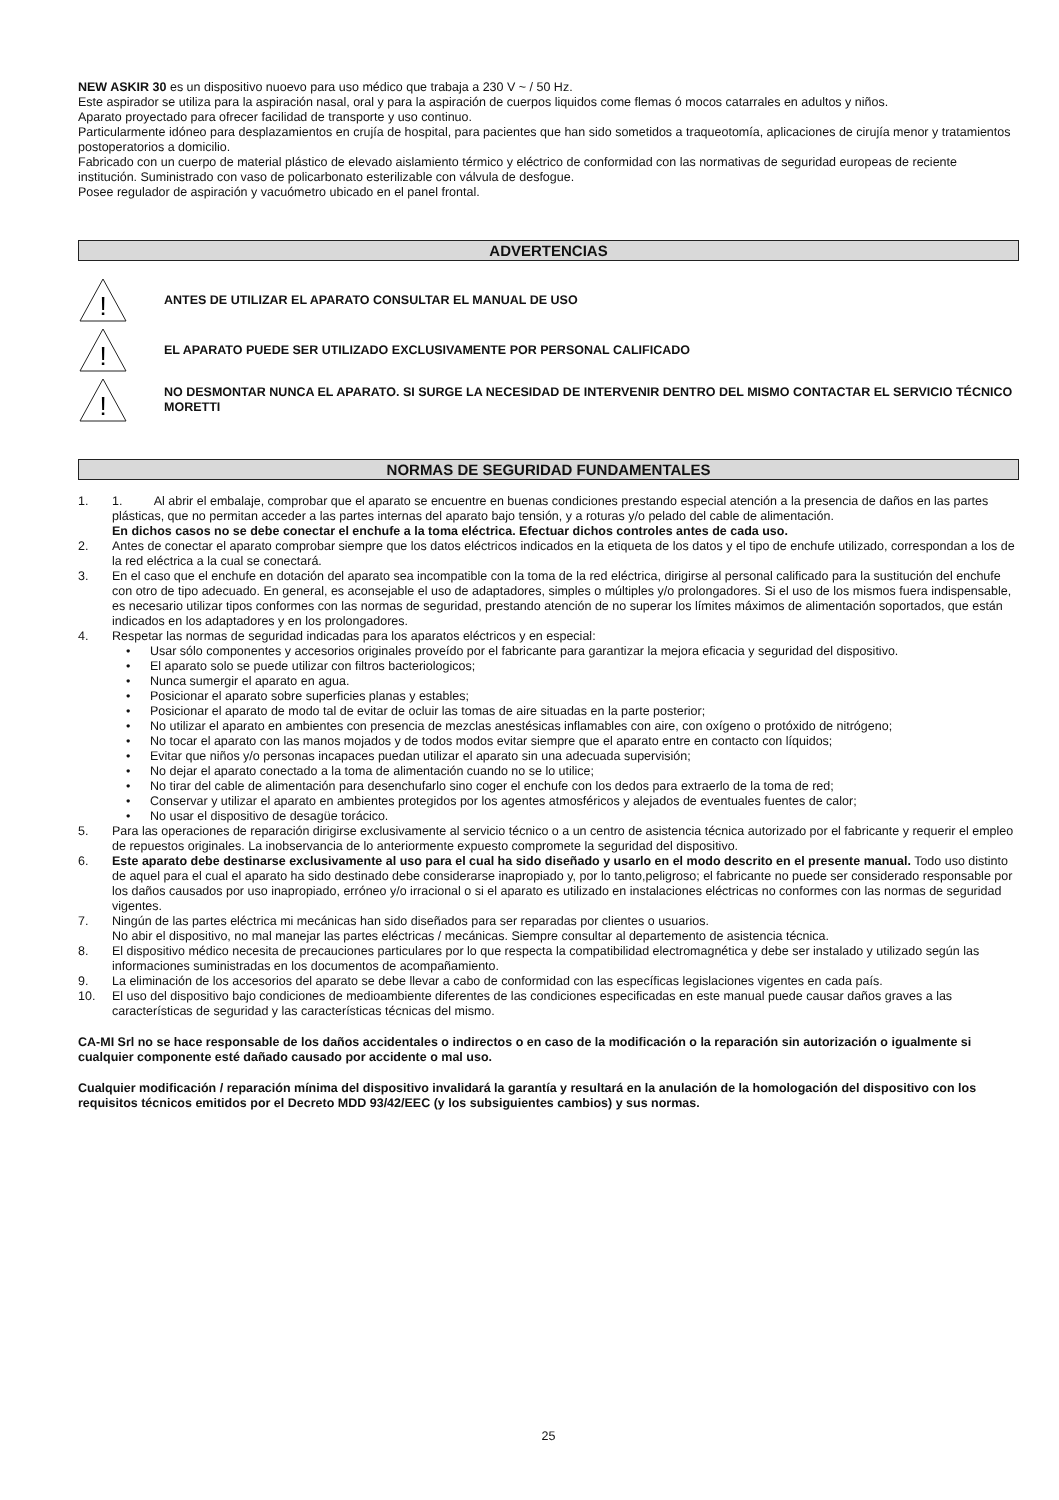NEW ASKIR 30 es un dispositivo nuoevo para uso médico que trabaja a 230 V ~ / 50 Hz.
Este aspirador se utiliza para la aspiración nasal, oral y para la aspiración de cuerpos liquidos come flemas ó mocos catarrales en adultos y niños.
Aparato proyectado para ofrecer facilidad de transporte y uso continuo.
Particularmente idóneo para desplazamientos en crujía de hospital, para pacientes que han sido sometidos a traqueotomía, aplicaciones de cirujía menor y tratamientos postoperatorios a domicilio.
Fabricado con un cuerpo de material plástico de elevado aislamiento térmico y eléctrico de conformidad con las normativas de seguridad europeas de reciente institución. Suministrado con vaso de policarbonato esterilizable con válvula de desfogue.
Posee regulador de aspiración y vacuómetro ubicado en el panel frontal.
ADVERTENCIAS
!
ANTES DE UTILIZAR EL APARATO CONSULTAR EL MANUAL DE USO
!
EL APARATO PUEDE SER UTILIZADO EXCLUSIVAMENTE POR PERSONAL CALIFICADO
!
NO DESMONTAR NUNCA EL APARATO. SI SURGE LA NECESIDAD DE INTERVENIR DENTRO DEL MISMO CONTACTAR EL SERVICIO TÉCNICO MORETTI
NORMAS DE SEGURIDAD FUNDAMENTALES
1. 1. Al abrir el embalaje, comprobar que el aparato se encuentre en buenas condiciones prestando especial atención a la presencia de daños en las partes plásticas, que no permitan acceder a las partes internas del aparato bajo tensión, y a roturas y/o pelado del cable de alimentación.
En dichos casos no se debe conectar el enchufe a la toma eléctrica. Efectuar dichos controles antes de cada uso.
2. Antes de conectar el aparato comprobar siempre que los datos eléctricos indicados en la etiqueta de los datos y el tipo de enchufe utilizado, correspondan a los de la red eléctrica a la cual se conectará.
3. En el caso que el enchufe en dotación del aparato sea incompatible con la toma de la red eléctrica, dirigirse al personal calificado para la sustitución del enchufe con otro de tipo adecuado. En general, es aconsejable el uso de adaptadores, simples o múltiples y/o prolongadores. Si el uso de los mismos fuera indispensable, es necesario utilizar tipos conformes con las normas de seguridad, prestando atención de no superar los límites máximos de alimentación soportados, que están indicados en los adaptadores y en los prolongadores.
4. Respetar las normas de seguridad indicadas para los aparatos eléctricos y en especial:
• Usar sólo componentes y accesorios originales proveído por el fabricante para garantizar la mejora eficacia y seguridad del dispositivo.
• El aparato solo se puede utilizar con filtros bacteriologicos;
• Nunca sumergir el aparato en agua.
• Posicionar el aparato sobre superficies planas y estables;
• Posicionar el aparato de modo tal de evitar de ocluir las tomas de aire situadas en la parte posterior;
• No utilizar el aparato en ambientes con presencia de mezclas anestésicas inflamables con aire, con oxígeno o protóxido de nitrógeno;
• No tocar el aparato con las manos mojados y de todos modos evitar siempre que el aparato entre en contacto con líquidos;
• Evitar que niños y/o personas incapaces puedan utilizar el aparato sin una adecuada supervisión;
• No dejar el aparato conectado a la toma de alimentación cuando no se lo utilice;
• No tirar del cable de alimentación para desenchufarlo sino coger el enchufe con los dedos para extraerlo de la toma de red;
• Conservar y utilizar el aparato en ambientes protegidos por los agentes atmosféricos y alejados de eventuales fuentes de calor;
• No usar el dispositivo de desagüe torácico.
5. Para las operaciones de reparación dirigirse exclusivamente al servicio técnico o a un centro de asistencia técnica autorizado por el fabricante y requerir el empleo de repuestos originales. La inobservancia de lo anteriormente expuesto compromete la seguridad del dispositivo.
6. Este aparato debe destinarse exclusivamente al uso para el cual ha sido diseñado y usarlo en el modo descrito en el presente manual. Todo uso distinto de aquel para el cual el aparato ha sido destinado debe considerarse inapropiado y, por lo tanto,peligroso; el fabricante no puede ser considerado responsable por los daños causados por uso inapropiado, erróneo y/o irracional o si el aparato es utilizado en instalaciones eléctricas no conformes con las normas de seguridad vigentes.
7. Ningún de las partes eléctrica mi mecánicas han sido diseñados para ser reparadas por clientes o usuarios.
No abir el dispositivo, no mal manejar las partes eléctricas / mecánicas. Siempre consultar al departemento de asistencia técnica.
8. El dispositivo médico necesita de precauciones particulares por lo que respecta la compatibilidad electromagnética y debe ser instalado y utilizado según las informaciones suministradas en los documentos de acompañamiento.
9. La eliminación de los accesorios del aparato se debe llevar a cabo de conformidad con las específicas legislaciones vigentes en cada país.
10. El uso del dispositivo bajo condiciones de medioambiente diferentes de las condiciones especificadas en este manual puede causar daños graves a las características de seguridad y las características técnicas del mismo.
CA-MI Srl no se hace responsable de los daños accidentales o indirectos o en caso de la modificación o la reparación sin autorización o igualmente si cualquier componente esté dañado causado por accidente o mal uso.
Cualquier modificación / reparación mínima del dispositivo invalidará la garantía y resultará en la anulación de la homologación del dispositivo con los requisitos técnicos emitidos por el Decreto MDD 93/42/EEC (y los subsiguientes cambios) y sus normas.
25